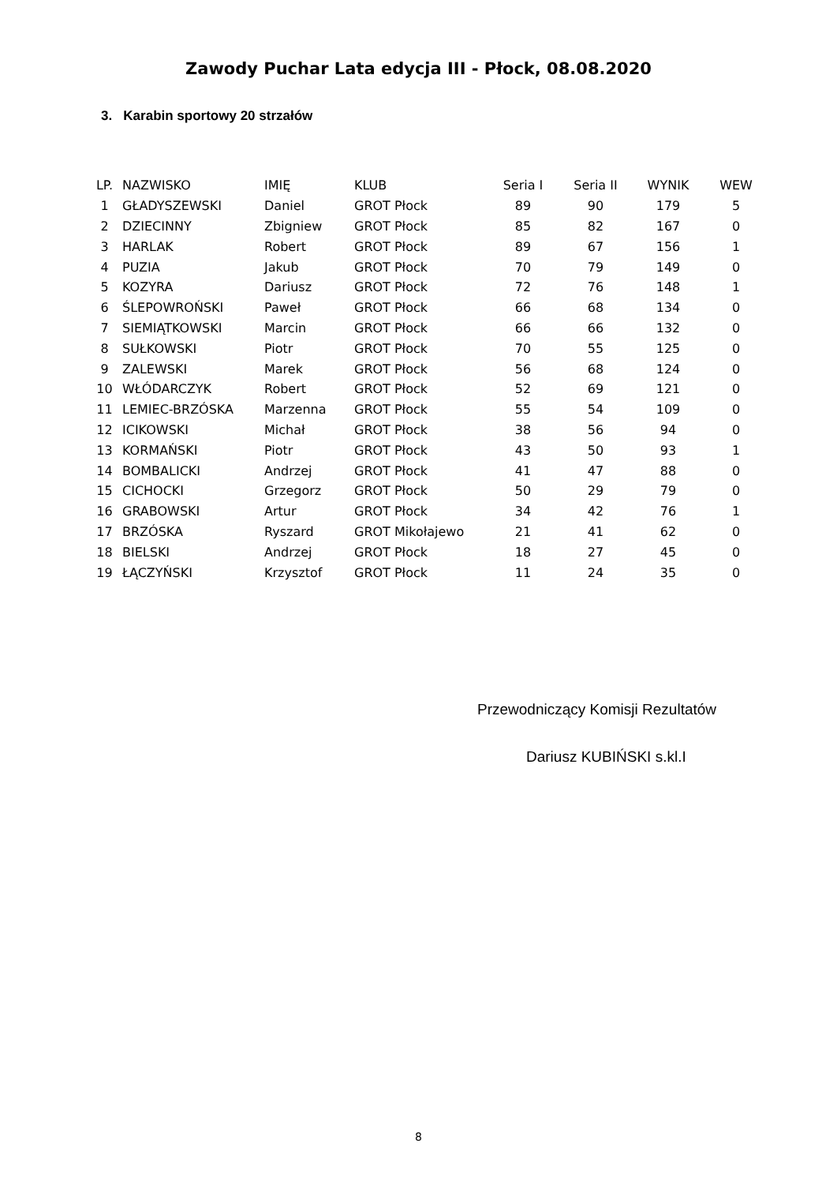Zawody Puchar Lata edycja III - Płock, 08.08.2020
3. Karabin sportowy 20 strzałów
| LP. | NAZWISKO | IMIĘ | KLUB | Seria I | Seria II | WYNIK | WEW |
| --- | --- | --- | --- | --- | --- | --- | --- |
| 1 | GŁADYSZEWSKI | Daniel | GROT Płock | 89 | 90 | 179 | 5 |
| 2 | DZIECINNY | Zbigniew | GROT Płock | 85 | 82 | 167 | 0 |
| 3 | HARLAK | Robert | GROT Płock | 89 | 67 | 156 | 1 |
| 4 | PUZIA | Jakub | GROT Płock | 70 | 79 | 149 | 0 |
| 5 | KOZYRA | Dariusz | GROT Płock | 72 | 76 | 148 | 1 |
| 6 | ŚLEPOWROŃSKI | Paweł | GROT Płock | 66 | 68 | 134 | 0 |
| 7 | SIEMIĄTKOWSKI | Marcin | GROT Płock | 66 | 66 | 132 | 0 |
| 8 | SUŁKOWSKI | Piotr | GROT Płock | 70 | 55 | 125 | 0 |
| 9 | ZALEWSKI | Marek | GROT Płock | 56 | 68 | 124 | 0 |
| 10 | WŁÓDARCZYK | Robert | GROT Płock | 52 | 69 | 121 | 0 |
| 11 | LEMIEC-BRZÓSKA | Marzenna | GROT Płock | 55 | 54 | 109 | 0 |
| 12 | ICIKOWSKI | Michał | GROT Płock | 38 | 56 | 94 | 0 |
| 13 | KORMAŃSKI | Piotr | GROT Płock | 43 | 50 | 93 | 1 |
| 14 | BOMBALICKI | Andrzej | GROT Płock | 41 | 47 | 88 | 0 |
| 15 | CICHOCKI | Grzegorz | GROT Płock | 50 | 29 | 79 | 0 |
| 16 | GRABOWSKI | Artur | GROT Płock | 34 | 42 | 76 | 1 |
| 17 | BRZÓSKA | Ryszard | GROT Mikołajewo | 21 | 41 | 62 | 0 |
| 18 | BIELSKI | Andrzej | GROT Płock | 18 | 27 | 45 | 0 |
| 19 | ŁĄCZYŃSKI | Krzysztof | GROT Płock | 11 | 24 | 35 | 0 |
Przewodniczący Komisji Rezultatów
Dariusz KUBIŃSKI s.kl.I
8